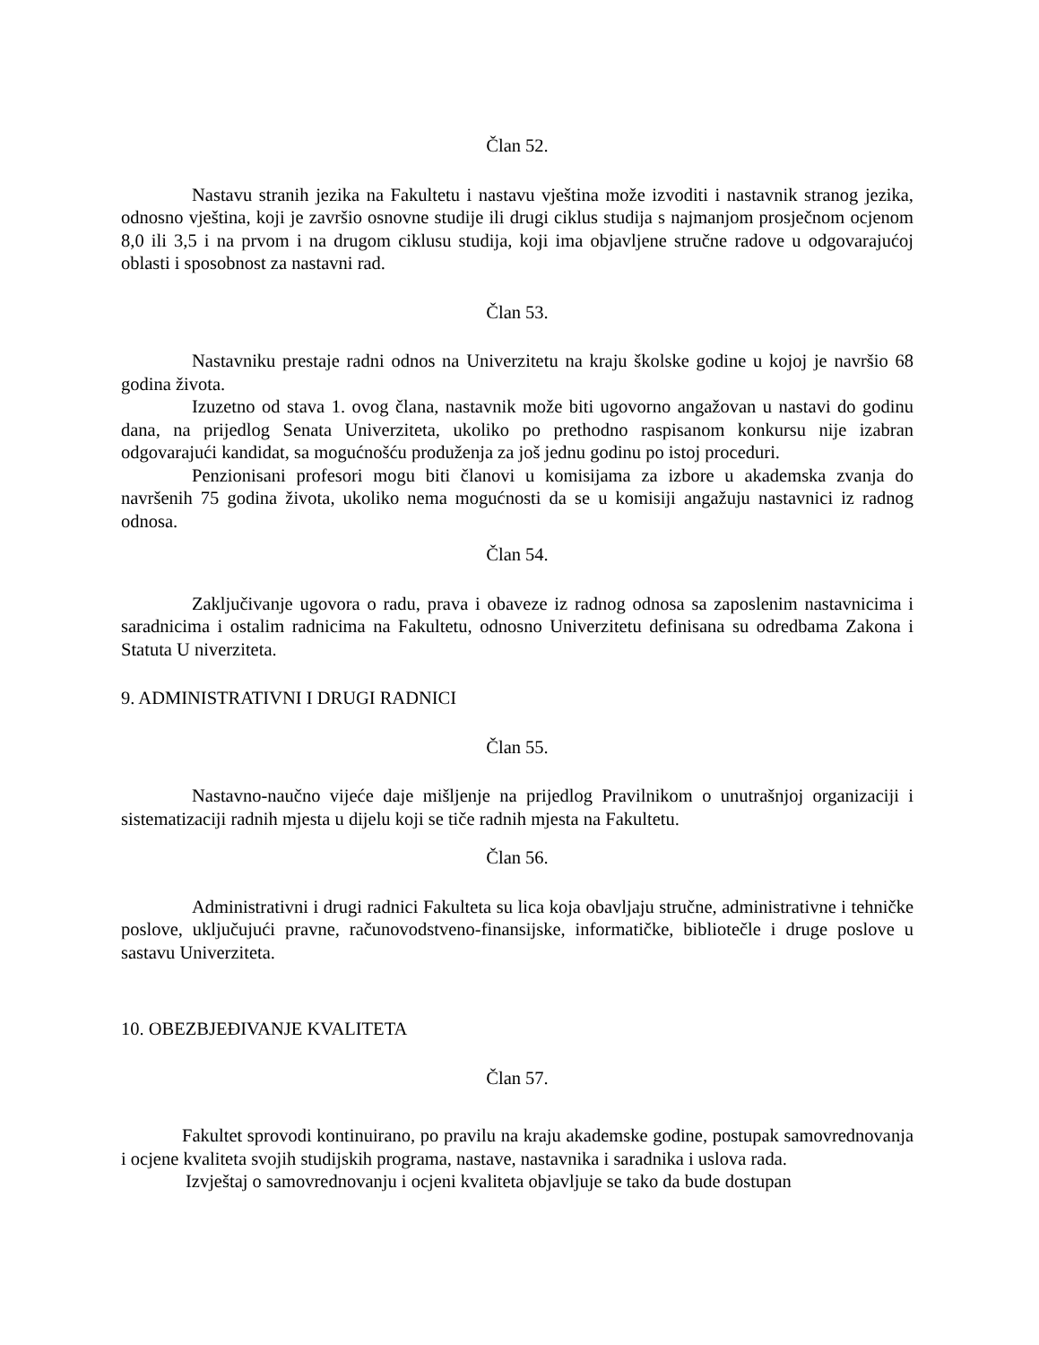Član 52.
Nastavu stranih jezika na Fakultetu i nastavu vještina može izvoditi i nastavnik stranog jezika, odnosno vještina, koji je završio osnovne studije ili drugi ciklus studija s najmanjom prosječnom ocjenom 8,0 ili 3,5 i na prvom i na drugom ciklusu studija, koji ima objavljene stručne radove u odgovarajućoj oblasti i sposobnost za nastavni rad.
Član 53.
Nastavniku prestaje radni odnos na Univerzitetu na kraju školske godine u kojoj je navršio 68 godina života.
Izuzetno od stava 1. ovog člana, nastavnik može biti ugovorno angažovan u nastavi do godinu dana, na prijedlog Senata Univerziteta, ukoliko po prethodno raspisanom konkursu nije izabran odgovarajući kandidat, sa mogućnošću produženja za još jednu godinu po istoj proceduri.
Penzionisani profesori mogu biti članovi u komisijama za izbore u akademska zvanja do navršenih 75 godina života, ukoliko nema mogućnosti da se u komisiji angažuju nastavnici iz radnog odnosa.
Član 54.
Zaključivanje ugovora o radu, prava i obaveze iz radnog odnosa sa zaposlenim nastavnicima i saradnicima i ostalim radnicima na Fakultetu, odnosno Univerzitetu definisana su odredbama Zakona i Statuta U niverziteta.
9. ADMINISTRATIVNI I DRUGI RADNICI
Član 55.
Nastavno-naučno vijeće daje mišljenje na prijedlog Pravilnikom o unutrašnjoj organizaciji i sistematizaciji radnih mjesta u dijelu koji se tiče radnih mjesta na Fakultetu.
Član 56.
Administrativni i drugi radnici Fakulteta su lica koja obavljaju stručne, administrativne i tehničke poslove, uključujući pravne, računovodstveno-finansijske, informatičke, bibliotečle i druge poslove u sastavu Univerziteta.
10. OBEZBJEĐIVANJE KVALITETA
Član 57.
Fakultet sprovodi kontinuirano, po pravilu na kraju akademske godine, postupak samovrednovanja i ocjene kvaliteta svojih studijskih programa, nastave, nastavnika i saradnika i uslova rada.
Izvještaj o samovrednovanju i ocjeni kvaliteta objavljuje se tako da bude dostupan